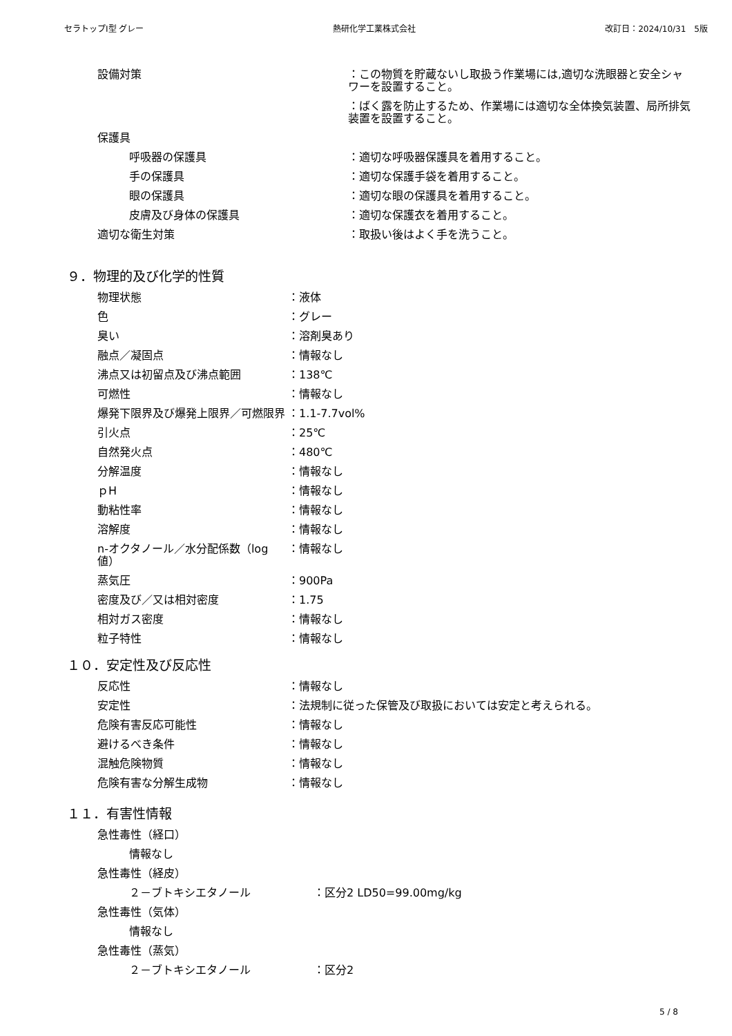セラトップⅠ型 グレー 熱研化学工業株式会社 改訂日：2024/10/31　5版
設備対策 ：この物質を貯蔵ないし取扱う作業場には,適切な洗眼器と安全シャワーを設置すること。
：ばく露を防止するため、作業場には適切な全体換気装置、局所排気装置を設置すること。
保護具
呼吸器の保護具 ：適切な呼吸器保護具を着用すること。
手の保護具 ：適切な保護手袋を着用すること。
眼の保護具 ：適切な眼の保護具を着用すること。
皮膚及び身体の保護具 ：適切な保護衣を着用すること。
適切な衛生対策 ：取扱い後はよく手を洗うこと。
９．物理的及び化学的性質
物理状態 ：液体
色 ：グレー
臭い ：溶剤臭あり
融点／凝固点 ：情報なし
沸点又は初留点及び沸点範囲 ：138℃
可燃性 ：情報なし
爆発下限界及び爆発上限界／可燃限界 ：1.1-7.7vol%
引火点 ：25℃
自然発火点 ：480℃
分解温度 ：情報なし
ｐH ：情報なし
動粘性率 ：情報なし
溶解度 ：情報なし
n-オクタノール／水分配係数（log 値）
：情報なし
蒸気圧 ：900Pa
密度及び／又は相対密度 ：1.75
相対ガス密度 ：情報なし
粒子特性 ：情報なし
１０．安定性及び反応性
反応性 ：情報なし
安定性 ：法規制に従った保管及び取扱においては安定と考えられる。
危険有害反応可能性 ：情報なし
避けるべき条件 ：情報なし
混触危険物質 ：情報なし
危険有害な分解生成物 ：情報なし
１１．有害性情報
急性毒性（経口）
情報なし
急性毒性（経皮）
２－ブトキシエタノール ：区分2 LD50=99.00mg/kg
急性毒性（気体）
情報なし
急性毒性（蒸気）
２－ブトキシエタノール ：区分2
5 / 8